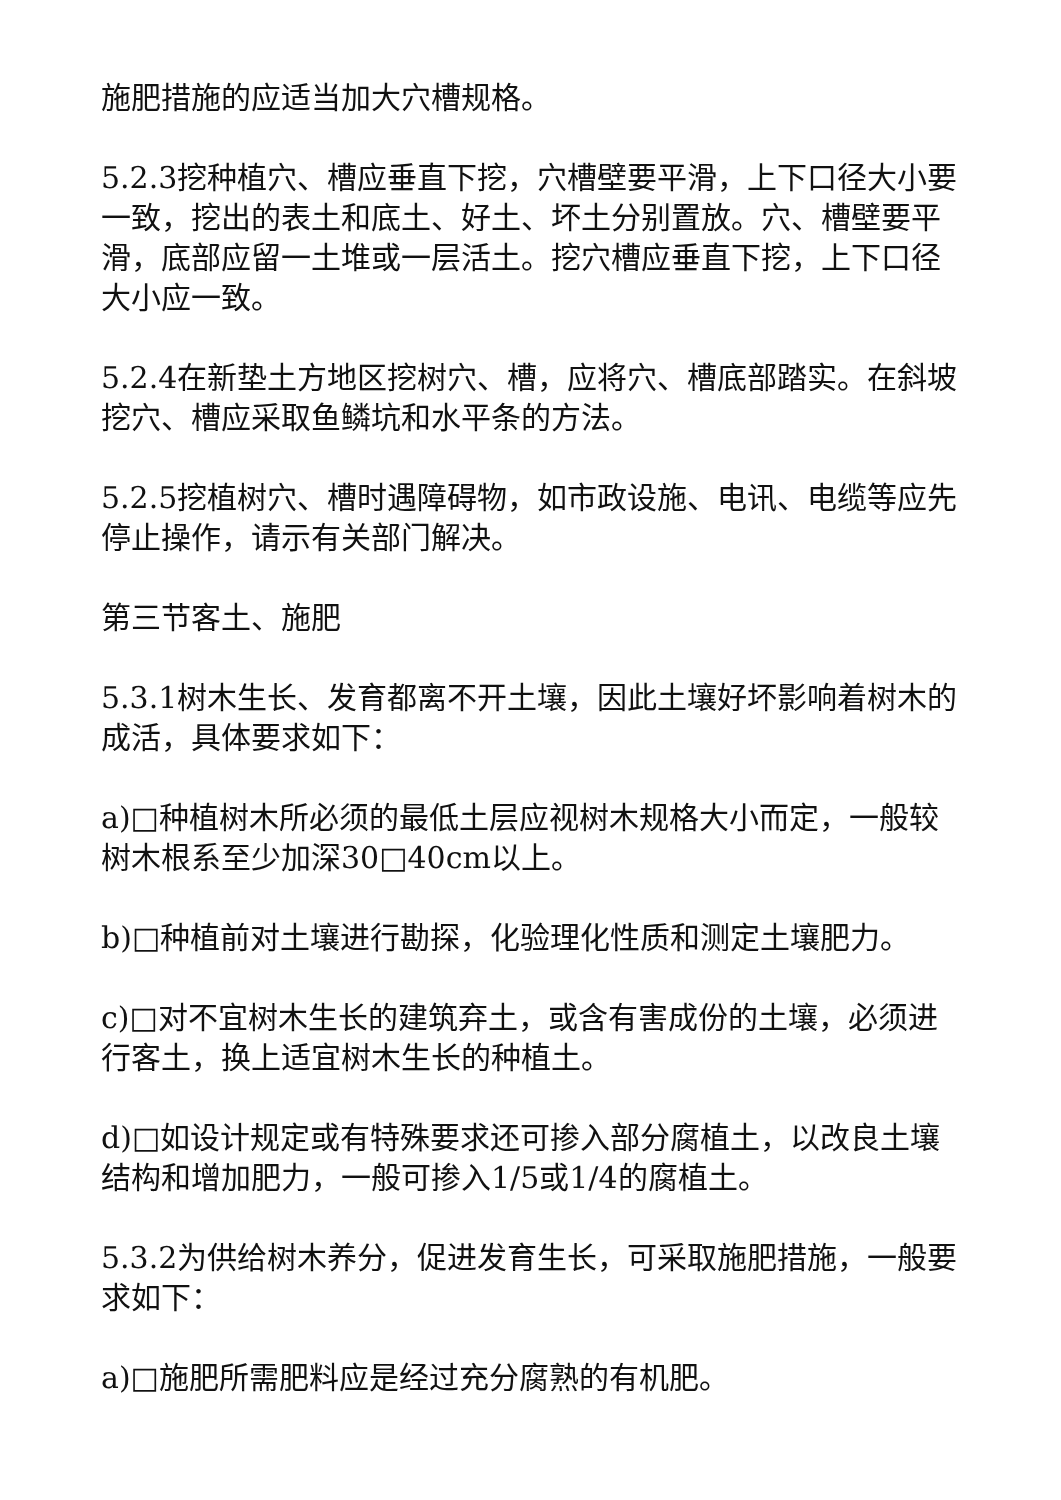施肥措施的应适当加大穴槽规格。
5.2.3挖种植穴、槽应垂直下挖，穴槽壁要平滑，上下口径大小要一致，挖出的表土和底土、好土、坏土分别置放。穴、槽壁要平滑，底部应留一土堆或一层活土。挖穴槽应垂直下挖，上下口径大小应一致。
5.2.4在新垫土方地区挖树穴、槽，应将穴、槽底部踏实。在斜坡挖穴、槽应采取鱼鳞坑和水平条的方法。
5.2.5挖植树穴、槽时遇障碍物，如市政设施、电讯、电缆等应先停止操作，请示有关部门解决。
第三节客土、施肥
5.3.1树木生长、发育都离不开土壤，因此土壤好坏影响着树木的成活，具体要求如下：
a)□种植树木所必须的最低土层应视树木规格大小而定，一般较树木根系至少加深30□40cm以上。
b)□种植前对土壤进行勘探，化验理化性质和测定土壤肥力。
c)□对不宜树木生长的建筑弃土，或含有害成份的土壤，必须进行客土，换上适宜树木生长的种植土。
d)□如设计规定或有特殊要求还可掺入部分腐植土，以改良土壤结构和增加肥力，一般可掺入1/5或1/4的腐植土。
5.3.2为供给树木养分，促进发育生长，可采取施肥措施，一般要求如下：
a)□施肥所需肥料应是经过充分腐熟的有机肥。